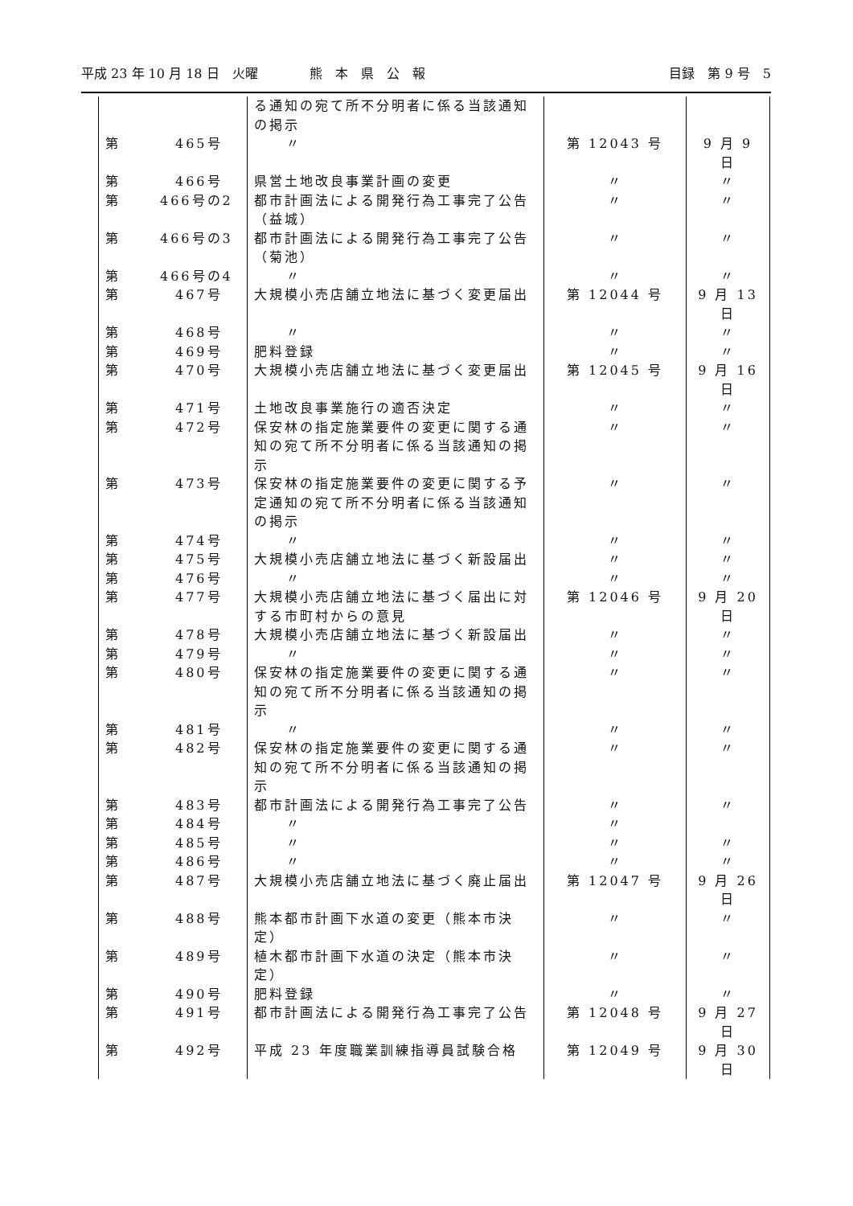平成 23 年 10 月 18 日　火曜　　　　熊　本　県　公　報 目録　第 9 号　5
| | | る通知の宛て所不分明者に係る当該通知の掲示 | | |
| 第 | 465号 | 〃 | 第 12043 号 | 9 月 9 日 |
| 第 | 466号 | 県営土地改良事業計画の変更 | 〃 | 〃 |
| 第 | 466号の2 | 都市計画法による開発行為工事完了公告（益城） | 〃 | 〃 |
| 第 | 466号の3 | 都市計画法による開発行為工事完了公告（菊池） | 〃 | 〃 |
| 第 | 466号の4 | 〃 | 〃 | 〃 |
| 第 | 467号 | 大規模小売店舗立地法に基づく変更届出 | 第 12044 号 | 9 月 13 日 |
| 第 | 468号 | 〃 | 〃 | 〃 |
| 第 | 469号 | 肥料登録 | 〃 | 〃 |
| 第 | 470号 | 大規模小売店舗立地法に基づく変更届出 | 第 12045 号 | 9 月 16 日 |
| 第 | 471号 | 土地改良事業施行の適否決定 | 〃 | 〃 |
| 第 | 472号 | 保安林の指定施業要件の変更に関する通知の宛て所不分明者に係る当該通知の掲示 | 〃 | 〃 |
| 第 | 473号 | 保安林の指定施業要件の変更に関する予定通知の宛て所不分明者に係る当該通知の掲示 | 〃 | 〃 |
| 第 | 474号 | 〃 | 〃 | 〃 |
| 第 | 475号 | 大規模小売店舗立地法に基づく新設届出 | 〃 | 〃 |
| 第 | 476号 | 〃 | 〃 | 〃 |
| 第 | 477号 | 大規模小売店舗立地法に基づく届出に対する市町村からの意見 | 第 12046 号 | 9 月 20 日 |
| 第 | 478号 | 大規模小売店舗立地法に基づく新設届出 | 〃 | 〃 |
| 第 | 479号 | 〃 | 〃 | 〃 |
| 第 | 480号 | 保安林の指定施業要件の変更に関する通知の宛て所不分明者に係る当該通知の掲示 | 〃 | 〃 |
| 第 | 481号 | 〃 | 〃 | 〃 |
| 第 | 482号 | 保安林の指定施業要件の変更に関する通知の宛て所不分明者に係る当該通知の掲示 | 〃 | 〃 |
| 第 | 483号 | 都市計画法による開発行為工事完了公告 | 〃 | 〃 |
| 第 | 484号 | 〃 | 〃 | |
| 第 | 485号 | 〃 | 〃 | 〃 |
| 第 | 486号 | 〃 | 〃 | 〃 |
| 第 | 487号 | 大規模小売店舗立地法に基づく廃止届出 | 第 12047 号 | 9 月 26 日 |
| 第 | 488号 | 熊本都市計画下水道の変更（熊本市決定） | 〃 | 〃 |
| 第 | 489号 | 植木都市計画下水道の決定（熊本市決定） | 〃 | 〃 |
| 第 | 490号 | 肥料登録 | 〃 | 〃 |
| 第 | 491号 | 都市計画法による開発行為工事完了公告 | 第 12048 号 | 9 月 27 日 |
| 第 | 492号 | 平成 23 年度職業訓練指導員試験合格 | 第 12049 号 | 9 月 30 日 |